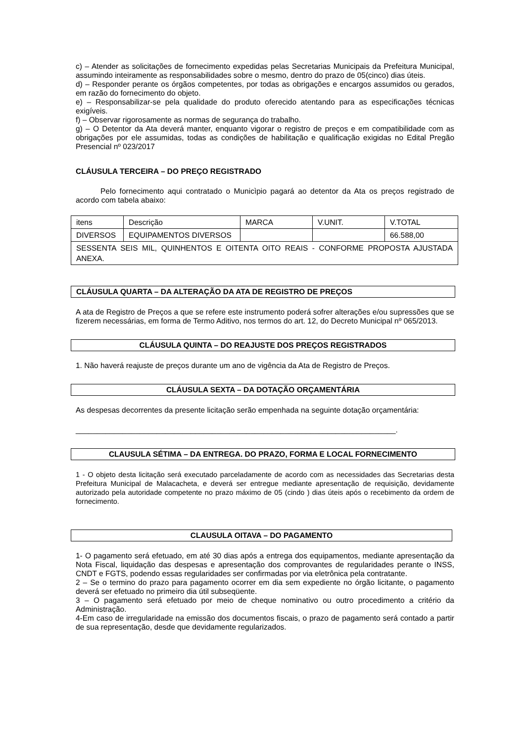c) – Atender as solicitações de fornecimento expedidas pelas Secretarias Municipais da Prefeitura Municipal, assumindo inteiramente as responsabilidades sobre o mesmo, dentro do prazo de 05(cinco) dias úteis.
d) – Responder perante os órgãos competentes, por todas as obrigações e encargos assumidos ou gerados, em razão do fornecimento do objeto.
e) – Responsabilizar-se pela qualidade do produto oferecido atentando para as especificações técnicas exigíveis.
f) – Observar rigorosamente as normas de segurança do trabalho.
g) – O Detentor da Ata deverá manter, enquanto vigorar o registro de preços e em compatibilidade com as obrigações por ele assumidas, todas as condições de habilitação e qualificação exigidas no Edital Pregão Presencial nº 023/2017
CLÁUSULA TERCEIRA – DO PREÇO REGISTRADO
Pelo fornecimento aqui contratado o Municìpio pagará ao detentor da Ata os preços registrado de acordo com tabela abaixo:
| itens | Descrição | MARCA | V.UNIT. | V.TOTAL |
| DIVERSOS | EQUIPAMENTOS DIVERSOS | | | 66.588,00 |
| SESSENTA SEIS MIL, QUINHENTOS E OITENTA OITO REAIS - CONFORME PROPOSTA AJUSTADA ANEXA. | | | | |
CLÁUSULA QUARTA – DA ALTERAÇÃO DA ATA DE REGISTRO DE PREÇOS
A ata de Registro de Preços a que se refere este instrumento poderá sofrer alterações e/ou supressões que se fizerem necessárias, em forma de Termo Aditivo, nos termos do art. 12, do Decreto Municipal nº 065/2013.
CLÁUSULA QUINTA – DO REAJUSTE DOS PREÇOS REGISTRADOS
1. Não haverá reajuste de preços durante um ano de vigência da Ata de Registro de Preços.
CLÁUSULA SEXTA – DA DOTAÇÃO ORÇAMENTÁRIA
As despesas decorrentes da presente licitação serão empenhada na seguinte dotação orçamentária:
___________________________________________________________________________.
CLAUSULA SÉTIMA – DA ENTREGA. DO PRAZO, FORMA E LOCAL FORNECIMENTO
1 - O objeto desta licitação será executado parceladamente de acordo com as necessidades das Secretarias desta Prefeitura Municipal de Malacacheta, e deverá ser entregue mediante apresentação de requisição, devidamente autorizado pela autoridade competente no prazo máximo de 05 (cindo ) dias úteis após o recebimento da ordem de fornecimento.
CLAUSULA OITAVA – DO PAGAMENTO
1- O pagamento será efetuado, em até 30 dias após a entrega dos equipamentos, mediante apresentação da Nota Fiscal, liquidação das despesas e apresentação dos comprovantes de regularidades perante o INSS, CNDT e FGTS, podendo essas regularidades ser confirmadas por via eletrônica pela contratante.
2 – Se o termino do prazo para pagamento ocorrer em dia sem expediente no órgão licitante, o pagamento deverá ser efetuado no primeiro dia útil subseqüente.
3 – O pagamento será efetuado por meio de cheque nominativo ou outro procedimento a critério da Administração.
4-Em caso de irregularidade na emissão dos documentos fiscais, o prazo de pagamento será contado a partir de sua representação, desde que devidamente regularizados.